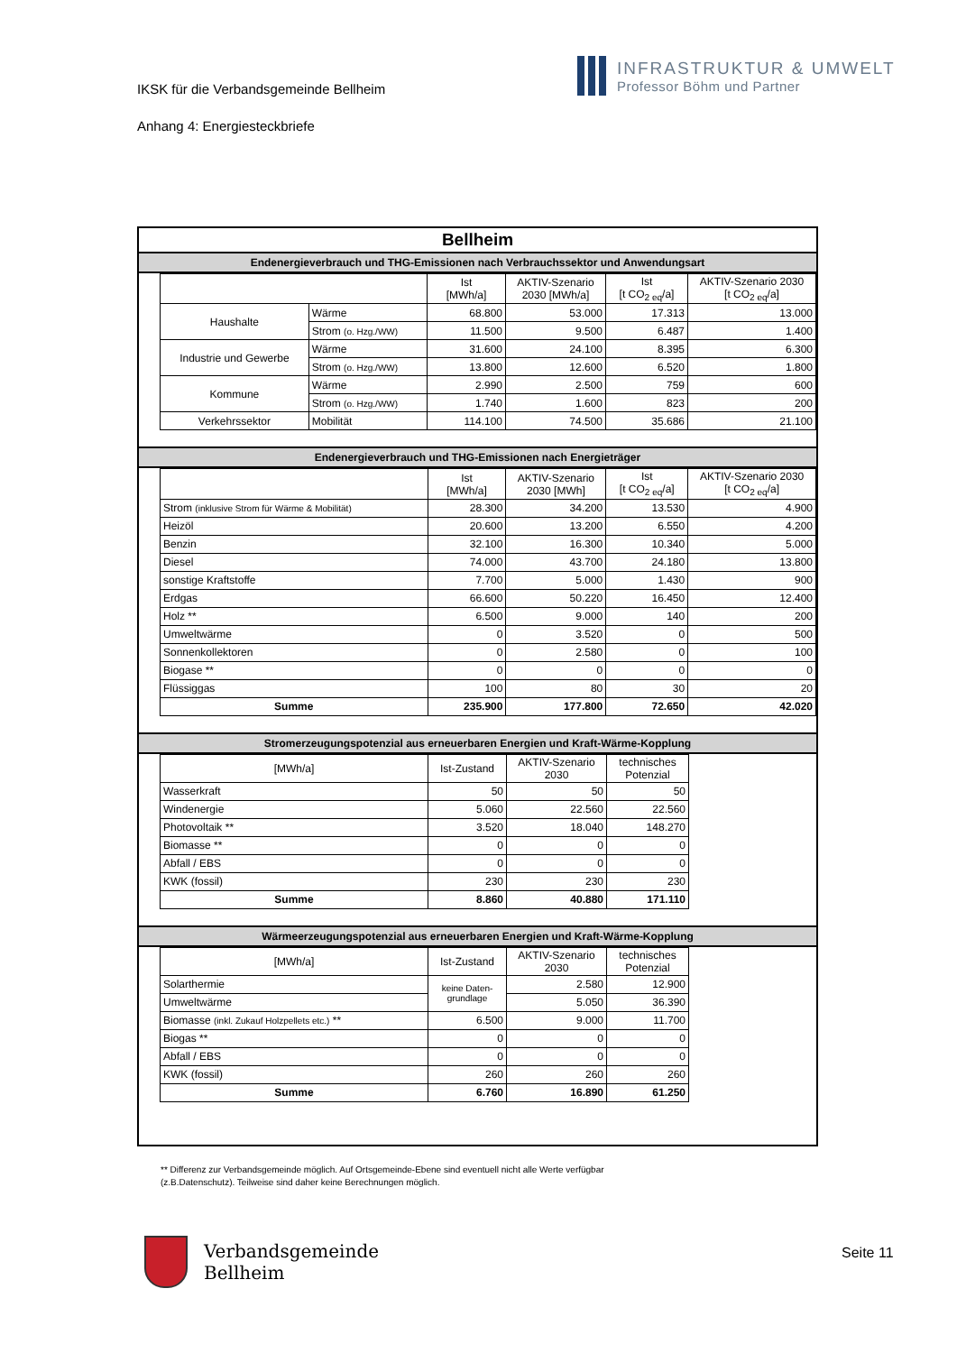IKSK für die Verbandsgemeinde Bellheim
Anhang 4: Energiesteckbriefe
INFRASTRUKTUR & UMWELT
Professor Böhm und Partner
Bellheim
Endenergieverbrauch und THG-Emissionen nach Verbrauchssektor und Anwendungsart
| | | Ist [MWh/a] | AKTIV-Szenario 2030 [MWh/a] | Ist [t CO<sub>2 eq</sub>/a] | AKTIV-Szenario 2030 [t CO<sub>2 eq</sub>/a] |
| --- | --- | --- | --- | --- | --- |
| Haushalte | Wärme | 68.800 | 53.000 | 17.313 | 13.000 |
| | Strom (o. Hzg./WW) | 11.500 | 9.500 | 6.487 | 1.400 |
| Industrie und Gewerbe | Wärme | 31.600 | 24.100 | 8.395 | 6.300 |
| | Strom (o. Hzg./WW) | 13.800 | 12.600 | 6.520 | 1.800 |
| Kommune | Wärme | 2.990 | 2.500 | 759 | 600 |
| | Strom (o. Hzg./WW) | 1.740 | 1.600 | 823 | 200 |
| Verkehrssektor | Mobilität | 114.100 | 74.500 | 35.686 | 21.100 |
Endenergieverbrauch und THG-Emissionen nach Energieträger
| | Ist [MWh/a] | AKTIV-Szenario 2030 [MWh] | Ist [t CO<sub>2 eq</sub>/a] | AKTIV-Szenario 2030 [t CO<sub>2 eq</sub>/a] |
| --- | --- | --- | --- | --- |
| Strom (inklusive Strom für Wärme & Mobilität) | 28.300 | 34.200 | 13.530 | 4.900 |
| Heizöl | 20.600 | 13.200 | 6.550 | 4.200 |
| Benzin | 32.100 | 16.300 | 10.340 | 5.000 |
| Diesel | 74.000 | 43.700 | 24.180 | 13.800 |
| sonstige Kraftstoffe | 7.700 | 5.000 | 1.430 | 900 |
| Erdgas | 66.600 | 50.220 | 16.450 | 12.400 |
| Holz ** | 6.500 | 9.000 | 140 | 200 |
| Umweltwärme | 0 | 3.520 | 0 | 500 |
| Sonnenkollektoren | 0 | 2.580 | 0 | 100 |
| Biogase ** | 0 | 0 | 0 | 0 |
| Flüssiggas | 100 | 80 | 30 | 20 |
| Summe | 235.900 | 177.800 | 72.650 | 42.020 |
Stromerzeugungspotenzial aus erneuerbaren Energien und Kraft-Wärme-Kopplung
| [MWh/a] | Ist-Zustand | AKTIV-Szenario 2030 | technisches Potenzial |
| --- | --- | --- | --- |
| Wasserkraft | 50 | 50 | 50 |
| Windenergie | 5.060 | 22.560 | 22.560 |
| Photovoltaik ** | 3.520 | 18.040 | 148.270 |
| Biomasse ** | 0 | 0 | 0 |
| Abfall / EBS | 0 | 0 | 0 |
| KWK (fossil) | 230 | 230 | 230 |
| Summe | 8.860 | 40.880 | 171.110 |
Wärmeerzeugungspotenzial aus erneuerbaren Energien und Kraft-Wärme-Kopplung
| [MWh/a] | Ist-Zustand | AKTIV-Szenario 2030 | technisches Potenzial |
| --- | --- | --- | --- |
| Solarthermie | keine Daten- grundlage | 2.580 | 12.900 |
| Umweltwärme | | 5.050 | 36.390 |
| Biomasse (inkl. Zukauf Holzpellets etc.) ** | 6.500 | 9.000 | 11.700 |
| Biogas ** | 0 | 0 | 0 |
| Abfall / EBS | 0 | 0 | 0 |
| KWK (fossil) | 260 | 260 | 260 |
| Summe | 6.760 | 16.890 | 61.250 |
** Differenz zur Verbandsgemeinde möglich. Auf Ortsgemeinde-Ebene sind eventuell nicht alle Werte verfügbar
(z.B.Datenschutz). Teilweise sind daher keine Berechnungen möglich.
Verbandsgemeinde
Bellheim
Seite 11